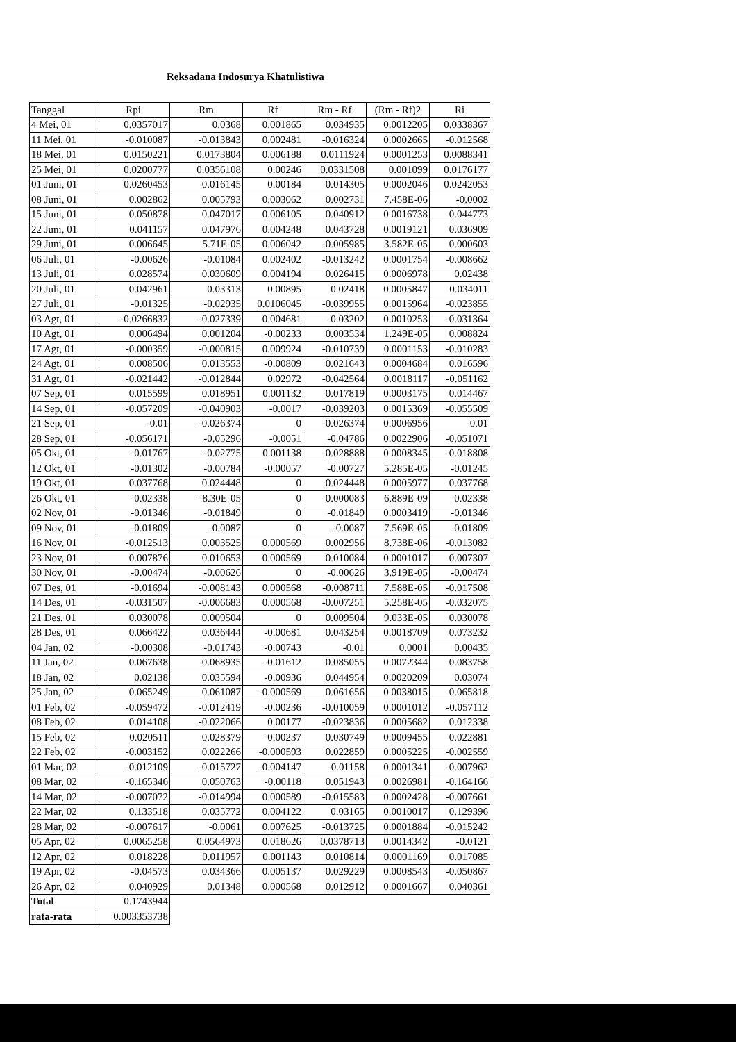Reksadana Indosurya Khatulistiwa
| Tanggal | Rpi | Rm | Rf | Rm - Rf | (Rm - Rf)2 | Ri |
| --- | --- | --- | --- | --- | --- | --- |
| 4 Mei, 01 | 0.0357017 | 0.0368 | 0.001865 | 0.034935 | 0.0012205 | 0.0338367 |
| 11 Mei, 01 | -0.010087 | -0.013843 | 0.002481 | -0.016324 | 0.0002665 | -0.012568 |
| 18 Mei, 01 | 0.0150221 | 0.0173804 | 0.006188 | 0.0111924 | 0.0001253 | 0.0088341 |
| 25 Mei, 01 | 0.0200777 | 0.0356108 | 0.00246 | 0.0331508 | 0.001099 | 0.0176177 |
| 01 Juni, 01 | 0.0260453 | 0.016145 | 0.00184 | 0.014305 | 0.0002046 | 0.0242053 |
| 08 Juni, 01 | 0.002862 | 0.005793 | 0.003062 | 0.002731 | 7.458E-06 | -0.0002 |
| 15 Juni, 01 | 0.050878 | 0.047017 | 0.006105 | 0.040912 | 0.0016738 | 0.044773 |
| 22 Juni, 01 | 0.041157 | 0.047976 | 0.004248 | 0.043728 | 0.0019121 | 0.036909 |
| 29 Juni, 01 | 0.006645 | 5.71E-05 | 0.006042 | -0.005985 | 3.582E-05 | 0.000603 |
| 06 Juli, 01 | -0.00626 | -0.01084 | 0.002402 | -0.013242 | 0.0001754 | -0.008662 |
| 13 Juli, 01 | 0.028574 | 0.030609 | 0.004194 | 0.026415 | 0.0006978 | 0.02438 |
| 20 Juli, 01 | 0.042961 | 0.03313 | 0.00895 | 0.02418 | 0.0005847 | 0.034011 |
| 27 Juli, 01 | -0.01325 | -0.02935 | 0.0106045 | -0.039955 | 0.0015964 | -0.023855 |
| 03 Agt, 01 | -0.0266832 | -0.027339 | 0.004681 | -0.03202 | 0.0010253 | -0.031364 |
| 10 Agt, 01 | 0.006494 | 0.001204 | -0.00233 | 0.003534 | 1.249E-05 | 0.008824 |
| 17 Agt, 01 | -0.000359 | -0.000815 | 0.009924 | -0.010739 | 0.0001153 | -0.010283 |
| 24 Agt, 01 | 0.008506 | 0.013553 | -0.00809 | 0.021643 | 0.0004684 | 0.016596 |
| 31 Agt, 01 | -0.021442 | -0.012844 | 0.02972 | -0.042564 | 0.0018117 | -0.051162 |
| 07 Sep, 01 | 0.015599 | 0.018951 | 0.001132 | 0.017819 | 0.0003175 | 0.014467 |
| 14 Sep, 01 | -0.057209 | -0.040903 | -0.0017 | -0.039203 | 0.0015369 | -0.055509 |
| 21 Sep, 01 | -0.01 | -0.026374 | 0 | -0.026374 | 0.0006956 | -0.01 |
| 28 Sep, 01 | -0.056171 | -0.05296 | -0.0051 | -0.04786 | 0.0022906 | -0.051071 |
| 05 Okt, 01 | -0.01767 | -0.02775 | 0.001138 | -0.028888 | 0.0008345 | -0.018808 |
| 12 Okt, 01 | -0.01302 | -0.00784 | -0.00057 | -0.00727 | 5.285E-05 | -0.01245 |
| 19 Okt, 01 | 0.037768 | 0.024448 | 0 | 0.024448 | 0.0005977 | 0.037768 |
| 26 Okt, 01 | -0.02338 | -8.30E-05 | 0 | -0.000083 | 6.889E-09 | -0.02338 |
| 02 Nov, 01 | -0.01346 | -0.01849 | 0 | -0.01849 | 0.0003419 | -0.01346 |
| 09 Nov, 01 | -0.01809 | -0.0087 | 0 | -0.0087 | 7.569E-05 | -0.01809 |
| 16 Nov, 01 | -0.012513 | 0.003525 | 0.000569 | 0.002956 | 8.738E-06 | -0.013082 |
| 23 Nov, 01 | 0.007876 | 0.010653 | 0.000569 | 0.010084 | 0.0001017 | 0.007307 |
| 30 Nov, 01 | -0.00474 | -0.00626 | 0 | -0.00626 | 3.919E-05 | -0.00474 |
| 07 Des, 01 | -0.01694 | -0.008143 | 0.000568 | -0.008711 | 7.588E-05 | -0.017508 |
| 14 Des, 01 | -0.031507 | -0.006683 | 0.000568 | -0.007251 | 5.258E-05 | -0.032075 |
| 21 Des, 01 | 0.030078 | 0.009504 | 0 | 0.009504 | 9.033E-05 | 0.030078 |
| 28 Des, 01 | 0.066422 | 0.036444 | -0.00681 | 0.043254 | 0.0018709 | 0.073232 |
| 04 Jan, 02 | -0.00308 | -0.01743 | -0.00743 | -0.01 | 0.0001 | 0.00435 |
| 11 Jan, 02 | 0.067638 | 0.068935 | -0.01612 | 0.085055 | 0.0072344 | 0.083758 |
| 18 Jan, 02 | 0.02138 | 0.035594 | -0.00936 | 0.044954 | 0.0020209 | 0.03074 |
| 25 Jan, 02 | 0.065249 | 0.061087 | -0.000569 | 0.061656 | 0.0038015 | 0.065818 |
| 01 Feb, 02 | -0.059472 | -0.012419 | -0.00236 | -0.010059 | 0.0001012 | -0.057112 |
| 08 Feb, 02 | 0.014108 | -0.022066 | 0.00177 | -0.023836 | 0.0005682 | 0.012338 |
| 15 Feb, 02 | 0.020511 | 0.028379 | -0.00237 | 0.030749 | 0.0009455 | 0.022881 |
| 22 Feb, 02 | -0.003152 | 0.022266 | -0.000593 | 0.022859 | 0.0005225 | -0.002559 |
| 01 Mar, 02 | -0.012109 | -0.015727 | -0.004147 | -0.01158 | 0.0001341 | -0.007962 |
| 08 Mar, 02 | -0.165346 | 0.050763 | -0.00118 | 0.051943 | 0.0026981 | -0.164166 |
| 14 Mar, 02 | -0.007072 | -0.014994 | 0.000589 | -0.015583 | 0.0002428 | -0.007661 |
| 22 Mar, 02 | 0.133518 | 0.035772 | 0.004122 | 0.03165 | 0.0010017 | 0.129396 |
| 28 Mar, 02 | -0.007617 | -0.0061 | 0.007625 | -0.013725 | 0.0001884 | -0.015242 |
| 05 Apr, 02 | 0.0065258 | 0.0564973 | 0.018626 | 0.0378713 | 0.0014342 | -0.0121 |
| 12 Apr, 02 | 0.018228 | 0.011957 | 0.001143 | 0.010814 | 0.0001169 | 0.017085 |
| 19 Apr, 02 | -0.04573 | 0.034366 | 0.005137 | 0.029229 | 0.0008543 | -0.050867 |
| 26 Apr, 02 | 0.040929 | 0.01348 | 0.000568 | 0.012912 | 0.0001667 | 0.040361 |
| Total | 0.1743944 | | | | | |
| rata-rata | 0.003353738 | | | | | |